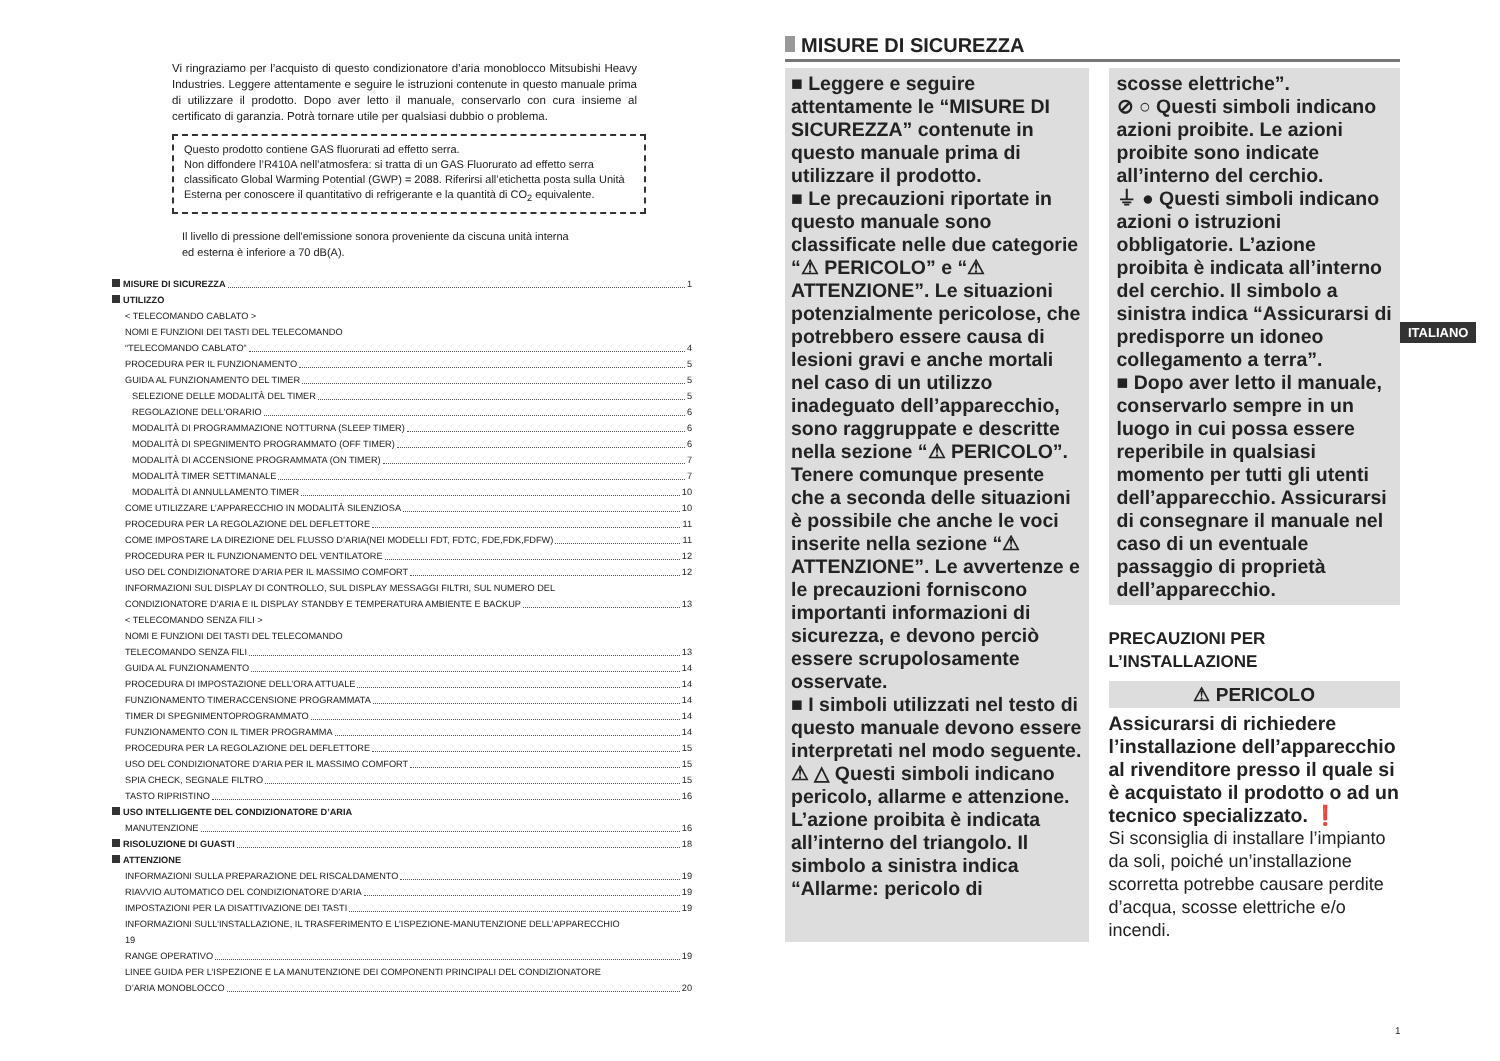Vi ringraziamo per l’acquisto di questo condizionatore d’aria monoblocco Mitsubishi Heavy Industries. Leggere attentamente e seguire le istruzioni contenute in questo manuale prima di utilizzare il prodotto. Dopo aver letto il manuale, conservarlo con cura insieme al certificato di garanzia. Potrà tornare utile per qualsiasi dubbio o problema.
Questo prodotto contiene GAS fluorurati ad effetto serra.
Non diffondere l’R410A nell’atmosfera: si tratta di un GAS Fluorurato ad effetto serra classificato Global Warming Potential (GWP) = 2088. Riferirsi all’etichetta posta sulla Unità Esterna per conoscere il quantitativo di refrigerante e la quantità di CO<sub>2</sub> equivalente.
Il livello di pressione dell'emissione sonora proveniente da ciscuna unità interna
ed esterna è inferiore a 70 dB(A).
MISURE DI SICUREZZA 1
UTILIZZO
< TELECOMANDO CABLATO >
NOMI E FUNZIONI DEI TASTI DEL TELECOMANDO
“TELECOMANDO CABLATO” 4
PROCEDURA PER IL FUNZIONAMENTO 5
GUIDA AL FUNZIONAMENTO DEL TIMER 5
SELEZIONE DELLE MODALITÀ DEL TIMER 5
REGOLAZIONE DELL’ORARIO 6
MODALITÀ DI PROGRAMMAZIONE NOTTURNA (SLEEP TIMER) 6
MODALITÀ DI SPEGNIMENTO PROGRAMMATO (OFF TIMER) 6
MODALITÀ DI ACCENSIONE PROGRAMMATA (ON TIMER) 7
MODALITÀ TIMER SETTIMANALE 7
MODALITÀ DI ANNULLAMENTO TIMER 10
COME UTILIZZARE L’APPARECCHIO IN MODALITÀ SILENZIOSA 10
PROCEDURA PER LA REGOLAZIONE DEL DEFLETTORE 11
COME IMPOSTARE LA DIREZIONE DEL FLUSSO D’ARIA(NEI MODELLI FDT, FDTC, FDE,FDK,FDFW) 11
PROCEDURA PER IL FUNZIONAMENTO DEL VENTILATORE 12
USO DEL CONDIZIONATORE D’ARIA PER IL MASSIMO COMFORT 12
INFORMAZIONI SUL DISPLAY DI CONTROLLO, SUL DISPLAY MESSAGGI FILTRI, SUL NUMERO DEL
CONDIZIONATORE D’ARIA E IL DISPLAY STANDBY E TEMPERATURA AMBIENTE E BACKUP 13
< TELECOMANDO SENZA FILI >
NOMI E FUNZIONI DEI TASTI DEL TELECOMANDO
TELECOMANDO SENZA FILI 13
GUIDA AL FUNZIONAMENTO 14
PROCEDURA DI IMPOSTAZIONE DELL’ORA ATTUALE 14
FUNZIONAMENTO TIMERACCENSIONE PROGRAMMATA 14
TIMER DI SPEGNIMENTOPROGRAMMATO 14
FUNZIONAMENTO CON IL TIMER PROGRAMMA 14
PROCEDURA PER LA REGOLAZIONE DEL DEFLETTORE 15
USO DEL CONDIZIONATORE D’ARIA PER IL MASSIMO COMFORT 15
SPIA CHECK, SEGNALE FILTRO 15
TASTO RIPRISTINO 16
USO INTELLIGENTE DEL CONDIZIONATORE D’ARIA
MANUTENZIONE 16
RISOLUZIONE DI GUASTI 18
ATTENZIONE
INFORMAZIONI SULLA PREPARAZIONE DEL RISCALDAMENTO 19
RIAVVIO AUTOMATICO DEL CONDIZIONATORE D’ARIA 19
IMPOSTAZIONI PER LA DISATTIVAZIONE DEI TASTI 19
INFORMAZIONI SULL’INSTALLAZIONE, IL TRASFERIMENTO E L’ISPEZIONE-MANUTENZIONE DELL’APPARECCHIO
19
RANGE OPERATIVO 19
LINEE GUIDA PER L’ISPEZIONE E LA MANUTENZIONE DEI COMPONENTI PRINCIPALI DEL CONDIZIONATORE
D’ARIA MONOBLOCCO 20
MISURE DI SICUREZZA
■ Leggere e seguire attentamente le “MISURE DI SICUREZZA” contenute in questo manuale prima di utilizzare il prodotto.
■ Le precauzioni riportate in questo manuale sono classificate nelle due categorie “⚠ PERICOLO” e “⚠ ATTENZIONE”. Le situazioni potenzialmente pericolose, che potrebbero essere causa di lesioni gravi e anche mortali nel caso di un utilizzo inadeguato dell’apparecchio, sono raggruppate e descritte nella sezione “⚠ PERICOLO”. Tenere comunque presente che a seconda delle situazioni è possibile che anche le voci inserite nella sezione “⚠ ATTENZIONE”. Le avvertenze e le precauzioni forniscono importanti informazioni di sicurezza, e devono perciò essere scrupolosamente osservate.
■ I simboli utilizzati nel testo di questo manuale devono essere interpretati nel modo seguente.
⚠ △ Questi simboli indicano pericolo, allarme e attenzione. L’azione proibita è indicata all’interno del triangolo. Il simbolo a sinistra indica “Allarme: pericolo di
scosse elettriche”.
⊘ ○ Questi simboli indicano azioni proibite. Le azioni proibite sono indicate all’interno del cerchio.
⏚ ● Questi simboli indicano azioni o istruzioni obbligatorie. L’azione proibita è indicata all’interno del cerchio. Il simbolo a sinistra indica “Assicurarsi di predisporre un idoneo collegamento a terra”.
■ Dopo aver letto il manuale, conservarlo sempre in un luogo in cui possa essere reperibile in qualsiasi momento per tutti gli utenti dell’apparecchio. Assicurarsi di consegnare il manuale nel caso di un eventuale passaggio di proprietà dell’apparecchio.
PRECAUZIONI PER L’INSTALLAZIONE
⚠ PERICOLO
Assicurarsi di richiedere l’installazione dell’apparecchio al rivenditore presso il quale si è acquistato il prodotto o ad un tecnico specializzato. ❗
Si sconsiglia di installare l’impianto da soli, poiché un’installazione scorretta potrebbe causare perdite d’acqua, scosse elettriche e/o incendi.
ITALIANO
1